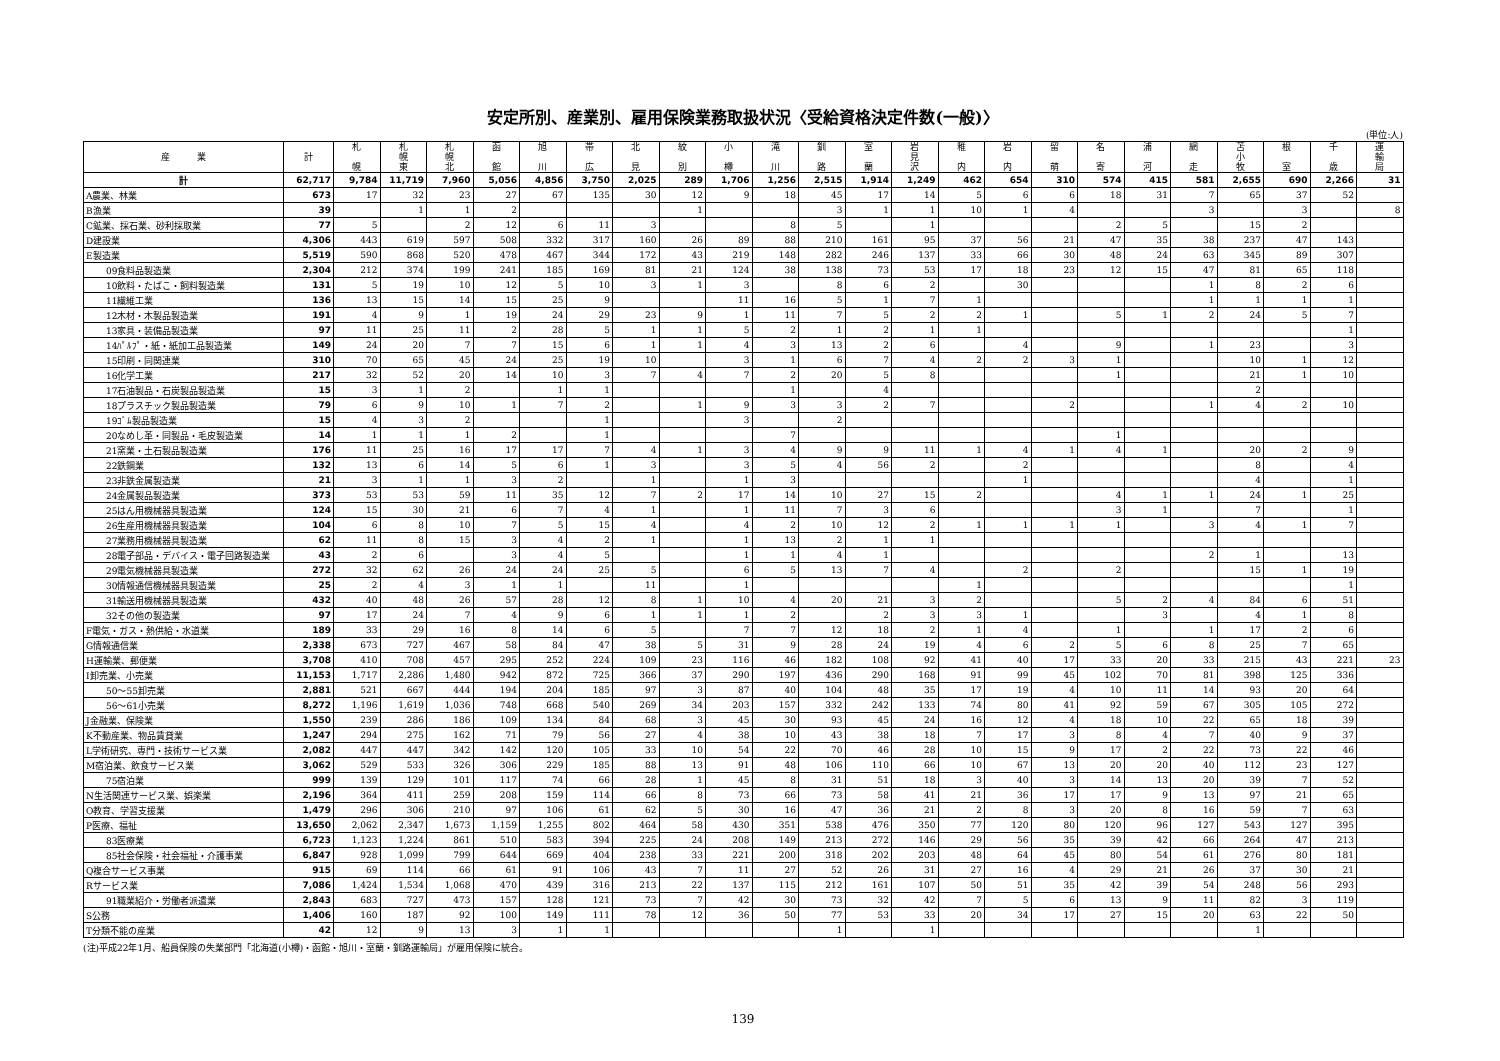安定所別、産業別、雇用保険業務取扱状況〈受給資格決定件数(一般)〉
(単位:人)
| 産 業 | 計 | 札 幌 | 札 幌 東 | 札 幌 北 | 函 館 | 旭 川 | 帯 広 | 北 見 | 紋 別 | 小 樽 | 滝 川 | 釧 路 | 室 蘭 | 岩 見 沢 | 稚 内 | 岩 内 | 留 萌 | 名 寄 | 浦 河 | 網 走 | 苫 小 牧 | 根 室 | 千 歳 | 運 輸 局 |
| --- | --- | --- | --- | --- | --- | --- | --- | --- | --- | --- | --- | --- | --- | --- | --- | --- | --- | --- | --- | --- | --- | --- | --- | --- |
| 計 | 62,717 | 9,784 | 11,719 | 7,960 | 5,056 | 4,856 | 3,750 | 2,025 | 289 | 1,706 | 1,256 | 2,515 | 1,914 | 1,249 | 462 | 654 | 310 | 574 | 415 | 581 | 2,655 | 690 | 2,266 | 31 |
| A農業、林業 | 673 | 17 | 32 | 23 | 27 | 67 | 135 | 30 | 12 | 9 | 18 | 45 | 17 | 14 | 5 | 6 | 6 | 18 | 31 | 7 | 65 | 37 | 52 | |
| B漁業 | 39 | | 1 | 1 | 2 | | | | 1 | | | 3 | 1 | 1 | 10 | 1 | 4 | | | 3 | | 3 | | 8 |
| C鉱業、採石業、砂利採取業 | 77 | 5 | | 2 | 12 | 6 | 11 | 3 | | | 8 | 5 | | 1 | | | | 2 | 5 | | 15 | 2 | | |
| D建設業 | 4,306 | 443 | 619 | 597 | 508 | 332 | 317 | 160 | 26 | 89 | 88 | 210 | 161 | 95 | 37 | 56 | 21 | 47 | 35 | 38 | 237 | 47 | 143 | |
| E製造業 | 5,519 | 590 | 868 | 520 | 478 | 467 | 344 | 172 | 43 | 219 | 148 | 282 | 246 | 137 | 33 | 66 | 30 | 48 | 24 | 63 | 345 | 89 | 307 | |
| 09食料品製造業 | 2,304 | 212 | 374 | 199 | 241 | 185 | 169 | 81 | 21 | 124 | 38 | 138 | 73 | 53 | 17 | 18 | 23 | 12 | 15 | 47 | 81 | 65 | 118 | |
| 10飲料・たばこ・飼料製造業 | 131 | 5 | 19 | 10 | 12 | 5 | 10 | 3 | 1 | 3 | | 8 | 6 | 2 | | 30 | | | | 1 | 8 | 2 | 6 | |
| 11繊維工業 | 136 | 13 | 15 | 14 | 15 | 25 | 9 | | | 11 | 16 | 5 | 1 | 7 | 1 | | | | | 1 | 1 | 1 | 1 | |
| 12木材・木製品製造業 | 191 | 4 | 9 | 1 | 19 | 24 | 29 | 23 | 9 | 1 | 11 | 7 | 5 | 2 | 2 | 1 | | 5 | 1 | 2 | 24 | 5 | 7 | |
| 13家具・装備品製造業 | 97 | 11 | 25 | 11 | 2 | 28 | 5 | 1 | 1 | 5 | 2 | 1 | 2 | 1 | 1 | | | | | | | | 1 | |
| 14ﾊﾟﾙﾌﾟ・紙・紙加工品製造業 | 149 | 24 | 20 | 7 | 7 | 15 | 6 | 1 | 1 | 4 | 3 | 13 | 2 | 6 | | 4 | | 9 | | 1 | 23 | | 3 | |
| 15印刷・同関連業 | 310 | 70 | 65 | 45 | 24 | 25 | 19 | 10 | | 3 | 1 | 6 | 7 | 4 | 2 | 2 | 3 | 1 | | | 10 | 1 | 12 | |
| 16化学工業 | 217 | 32 | 52 | 20 | 14 | 10 | 3 | 7 | 4 | 7 | 2 | 20 | 5 | 8 | | | | 1 | | | 21 | 1 | 10 | |
| 17石油製品・石炭製品製造業 | 15 | 3 | 1 | 2 | | 1 | 1 | | | | 1 | | 4 | | | | | | | | 2 | | | |
| 18プラスチック製品製造業 | 79 | 6 | 9 | 10 | 1 | 7 | 2 | | 1 | 9 | 3 | 3 | 2 | 7 | | | 2 | | | 1 | 4 | 2 | 10 | |
| 19ｺﾞﾑ製品製造業 | 15 | 4 | 3 | 2 | | | 1 | | | 3 | | 2 | | | | | | | | | | | | |
| 20なめし革・同製品・毛皮製造業 | 14 | 1 | 1 | 1 | 2 | | 1 | | | | 7 | | | | | | | 1 | | | | | | |
| 21窯業・土石製品製造業 | 176 | 11 | 25 | 16 | 17 | 17 | 7 | 4 | 1 | 3 | 4 | 9 | 9 | 11 | 1 | 4 | 1 | 4 | 1 | | 20 | 2 | 9 | |
| 22鉄鋼業 | 132 | 13 | 6 | 14 | 5 | 6 | 1 | 3 | | 3 | 5 | 4 | 56 | 2 | | 2 | | | | | 8 | | 4 | |
| 23非鉄金属製造業 | 21 | 3 | 1 | 1 | 3 | 2 | | 1 | | 1 | 3 | | | | | 1 | | | | | 4 | | 1 | |
| 24金属製品製造業 | 373 | 53 | 53 | 59 | 11 | 35 | 12 | 7 | 2 | 17 | 14 | 10 | 27 | 15 | 2 | | | 4 | 1 | 1 | 24 | 1 | 25 | |
| 25はん用機械器具製造業 | 124 | 15 | 30 | 21 | 6 | 7 | 4 | 1 | | 1 | 11 | 7 | 3 | 6 | | | | 3 | 1 | | 7 | | 1 | |
| 26生産用機械器具製造業 | 104 | 6 | 8 | 10 | 7 | 5 | 15 | 4 | | 4 | 2 | 10 | 12 | 2 | 1 | 1 | 1 | 1 | | 3 | 4 | 1 | 7 | |
| 27業務用機械器具製造業 | 62 | 11 | 8 | 15 | 3 | 4 | 2 | 1 | | 1 | 13 | 2 | 1 | 1 | | | | | | | | | | |
| 28電子部品・デバイス・電子回路製造業 | 43 | 2 | 6 | | 3 | 4 | 5 | | | 1 | 1 | 4 | 1 | | | | | | | 2 | 1 | | 13 | |
| 29電気機械器具製造業 | 272 | 32 | 62 | 26 | 24 | 24 | 25 | 5 | | 6 | 5 | 13 | 7 | 4 | | 2 | | 2 | | | 15 | 1 | 19 | |
| 30情報通信機械器具製造業 | 25 | 2 | 4 | 3 | 1 | 1 | | 11 | | 1 | | | | | 1 | | | | | | | | 1 | |
| 31輸送用機械器具製造業 | 432 | 40 | 48 | 26 | 57 | 28 | 12 | 8 | 1 | 10 | 4 | 20 | 21 | 3 | 2 | | | 5 | 2 | 4 | 84 | 6 | 51 | |
| 32その他の製造業 | 97 | 17 | 24 | 7 | 4 | 9 | 6 | 1 | 1 | 1 | 2 | | 2 | 3 | 3 | 1 | | | 3 | | 4 | 1 | 8 | |
| F電気・ガス・熱供給・水道業 | 189 | 33 | 29 | 16 | 8 | 14 | 6 | 5 | | 7 | 7 | 12 | 18 | 2 | 1 | 4 | | 1 | | 1 | 17 | 2 | 6 | |
| G情報通信業 | 2,338 | 673 | 727 | 467 | 58 | 84 | 47 | 38 | 5 | 31 | 9 | 28 | 24 | 19 | 4 | 6 | 2 | 5 | 6 | 8 | 25 | 7 | 65 | |
| H運輸業、郵便業 | 3,708 | 410 | 708 | 457 | 295 | 252 | 224 | 109 | 23 | 116 | 46 | 182 | 108 | 92 | 41 | 40 | 17 | 33 | 20 | 33 | 215 | 43 | 221 | 23 |
| I卸売業、小売業 | 11,153 | 1,717 | 2,286 | 1,480 | 942 | 872 | 725 | 366 | 37 | 290 | 197 | 436 | 290 | 168 | 91 | 99 | 45 | 102 | 70 | 81 | 398 | 125 | 336 | |
| 50～55卸売業 | 2,881 | 521 | 667 | 444 | 194 | 204 | 185 | 97 | 3 | 87 | 40 | 104 | 48 | 35 | 17 | 19 | 4 | 10 | 11 | 14 | 93 | 20 | 64 | |
| 56～61小売業 | 8,272 | 1,196 | 1,619 | 1,036 | 748 | 668 | 540 | 269 | 34 | 203 | 157 | 332 | 242 | 133 | 74 | 80 | 41 | 92 | 59 | 67 | 305 | 105 | 272 | |
| J金融業、保険業 | 1,550 | 239 | 286 | 186 | 109 | 134 | 84 | 68 | 3 | 45 | 30 | 93 | 45 | 24 | 16 | 12 | 4 | 18 | 10 | 22 | 65 | 18 | 39 | |
| K不動産業、物品賃貸業 | 1,247 | 294 | 275 | 162 | 71 | 79 | 56 | 27 | 4 | 38 | 10 | 43 | 38 | 18 | 7 | 17 | 3 | 8 | 4 | 7 | 40 | 9 | 37 | |
| L学術研究、専門・技術サービス業 | 2,082 | 447 | 447 | 342 | 142 | 120 | 105 | 33 | 10 | 54 | 22 | 70 | 46 | 28 | 10 | 15 | 9 | 17 | 2 | 22 | 73 | 22 | 46 | |
| M宿泊業、飲食サービス業 | 3,062 | 529 | 533 | 326 | 306 | 229 | 185 | 88 | 13 | 91 | 48 | 106 | 110 | 66 | 10 | 67 | 13 | 20 | 20 | 40 | 112 | 23 | 127 | |
| 75宿泊業 | 999 | 139 | 129 | 101 | 117 | 74 | 66 | 28 | 1 | 45 | 8 | 31 | 51 | 18 | 3 | 40 | 3 | 14 | 13 | 20 | 39 | 7 | 52 | |
| N生活関連サービス業、娯楽業 | 2,196 | 364 | 411 | 259 | 208 | 159 | 114 | 66 | 8 | 73 | 66 | 73 | 58 | 41 | 21 | 36 | 17 | 17 | 9 | 13 | 97 | 21 | 65 | |
| O教育、学習支援業 | 1,479 | 296 | 306 | 210 | 97 | 106 | 61 | 62 | 5 | 30 | 16 | 47 | 36 | 21 | 2 | 8 | 3 | 20 | 8 | 16 | 59 | 7 | 63 | |
| P医療、福祉 | 13,650 | 2,062 | 2,347 | 1,673 | 1,159 | 1,255 | 802 | 464 | 58 | 430 | 351 | 538 | 476 | 350 | 77 | 120 | 80 | 120 | 96 | 127 | 543 | 127 | 395 | |
| 83医療業 | 6,723 | 1,123 | 1,224 | 861 | 510 | 583 | 394 | 225 | 24 | 208 | 149 | 213 | 272 | 146 | 29 | 56 | 35 | 39 | 42 | 66 | 264 | 47 | 213 | |
| 85社会保険・社会福祉・介護事業 | 6,847 | 928 | 1,099 | 799 | 644 | 669 | 404 | 238 | 33 | 221 | 200 | 318 | 202 | 203 | 48 | 64 | 45 | 80 | 54 | 61 | 276 | 80 | 181 | |
| Q複合サービス事業 | 915 | 69 | 114 | 66 | 61 | 91 | 106 | 43 | 7 | 11 | 27 | 52 | 26 | 31 | 27 | 16 | 4 | 29 | 21 | 26 | 37 | 30 | 21 | |
| Rサービス業 | 7,086 | 1,424 | 1,534 | 1,068 | 470 | 439 | 316 | 213 | 22 | 137 | 115 | 212 | 161 | 107 | 50 | 51 | 35 | 42 | 39 | 54 | 248 | 56 | 293 | |
| 91職業紹介・労働者派遣業 | 2,843 | 683 | 727 | 473 | 157 | 128 | 121 | 73 | 7 | 42 | 30 | 73 | 32 | 42 | 7 | 5 | 6 | 13 | 9 | 11 | 82 | 3 | 119 | |
| S公務 | 1,406 | 160 | 187 | 92 | 100 | 149 | 111 | 78 | 12 | 36 | 50 | 77 | 53 | 33 | 20 | 34 | 17 | 27 | 15 | 20 | 63 | 22 | 50 | |
| T分類不能の産業 | 42 | 12 | 9 | 13 | 3 | 1 | 1 | | | | | 1 | | 1 | | | | | | | 1 | | | |
(注)平成22年1月、船員保険の失業部門「北海道(小樽)・函館・旭川・室蘭・釧路運輸局」が雇用保険に統合。
139